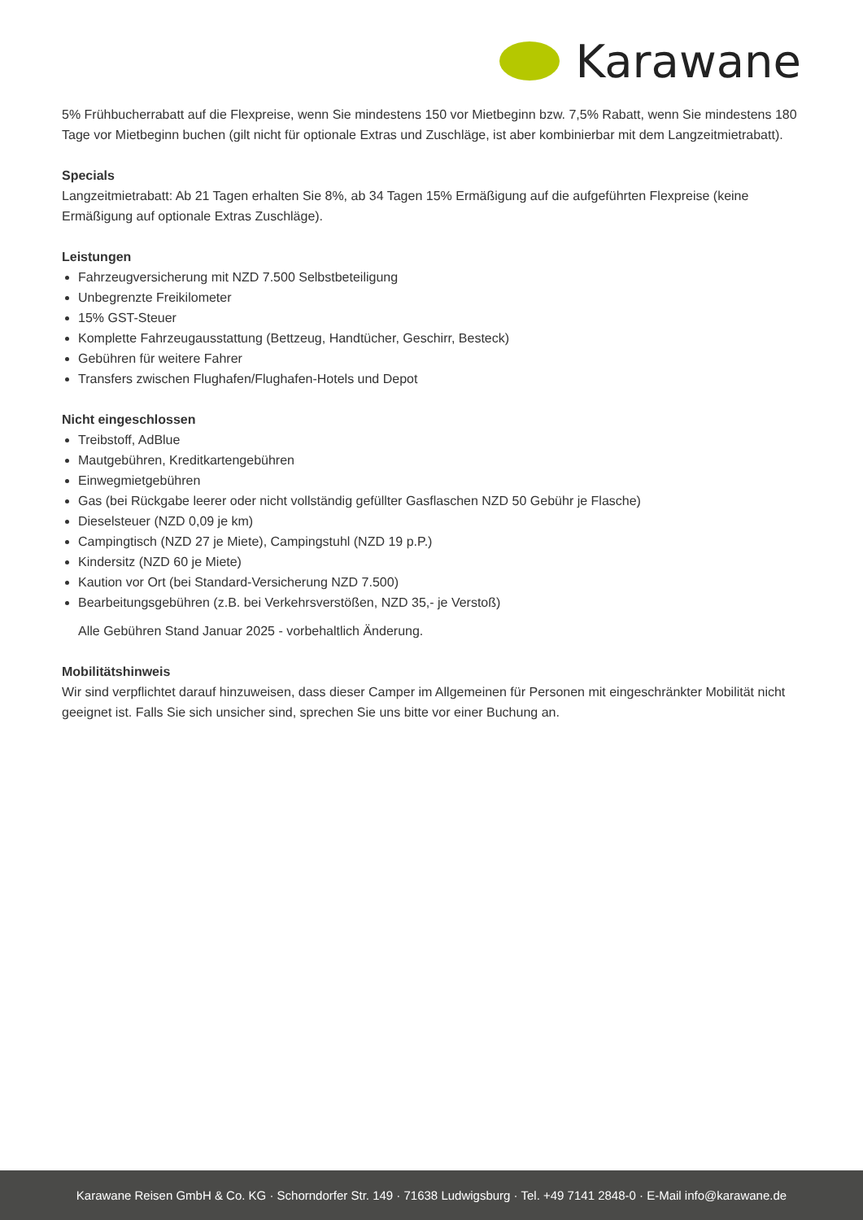Karawane
5% Frühbucherrabatt auf die Flexpreise, wenn Sie mindestens 150 vor Mietbeginn bzw. 7,5% Rabatt, wenn Sie mindestens 180 Tage vor Mietbeginn buchen (gilt nicht für optionale Extras und Zuschläge, ist aber kombinierbar mit dem Langzeitmietrabatt).
Specials
Langzeitmietrabatt: Ab 21 Tagen erhalten Sie 8%, ab 34 Tagen 15% Ermäßigung auf die aufgeführten Flexpreise (keine Ermäßigung auf optionale Extras Zuschläge).
Leistungen
Fahrzeugversicherung mit NZD 7.500 Selbstbeteiligung
Unbegrenzte Freikilometer
15% GST-Steuer
Komplette Fahrzeugausstattung (Bettzeug, Handtücher, Geschirr, Besteck)
Gebühren für weitere Fahrer
Transfers zwischen Flughafen/Flughafen-Hotels und Depot
Nicht eingeschlossen
Treibstoff, AdBlue
Mautgebühren, Kreditkartengebühren
Einwegmietgebühren
Gas (bei Rückgabe leerer oder nicht vollständig gefüllter Gasflaschen NZD 50 Gebühr je Flasche)
Dieselsteuer (NZD 0,09 je km)
Campingtisch (NZD 27 je Miete), Campingstuhl (NZD 19 p.P.)
Kindersitz (NZD 60 je Miete)
Kaution vor Ort (bei Standard-Versicherung NZD 7.500)
Bearbeitungsgebühren (z.B. bei Verkehrsverstößen, NZD 35,- je Verstoß)
Alle Gebühren Stand Januar 2025 - vorbehaltlich Änderung.
Mobilitätshinweis
Wir sind verpflichtet darauf hinzuweisen, dass dieser Camper im Allgemeinen für Personen mit eingeschränkter Mobilität nicht geeignet ist. Falls Sie sich unsicher sind, sprechen Sie uns bitte vor einer Buchung an.
Karawane Reisen GmbH & Co. KG · Schorndorfer Str. 149 · 71638 Ludwigsburg · Tel. +49 7141 2848-0 · E-Mail info@karawane.de